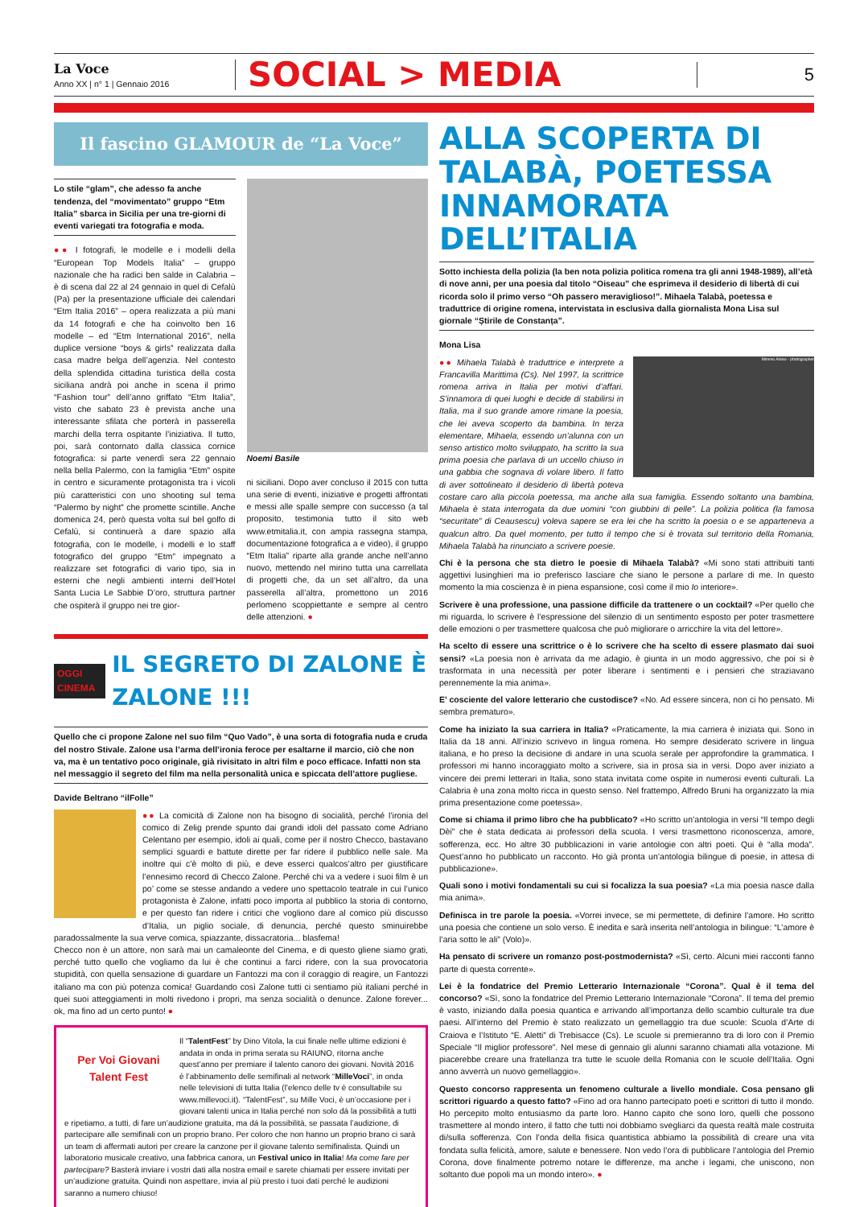La Voce
Anno XX | n° 1 | Gennaio 2016
SOCIAL > MEDIA
5
Il fascino GLAMOUR de “La Voce”
Lo stile “glam”, che adesso fa anche tendenza, del “movimentato” gruppo “Etm Italia” sbarca in Sicilia per una tre-giorni di eventi variegati tra fotografia e moda.
●● I fotografi, le modelle e i modelli della “European Top Models Italia” – gruppo nazionale che ha radici ben salde in Calabria – è di scena dal 22 al 24 gennaio in quel di Cefalù (Pa) per la presentazione ufficiale dei calendari “Etm Italia 2016” – opera realizzata a più mani da 14 fotografi e che ha coinvolto ben 16 modelle – ed “Etm International 2016”, nella duplice versione “boys & girls” realizzata dalla casa madre belga dell’agenzia. Nel contesto della splendida cittadina turistica della costa siciliana andrà poi anche in scena il primo “Fashion tour” dell’anno griffato “Etm Italia”, visto che sabato 23 è prevista anche una interessante sfilata che porterà in passerella marchi della terra ospitante l’iniziativa. Il tutto, poi, sarà contornato dalla classica cornice fotografica: si parte venerdì sera 22 gennaio nella bella Palermo, con la famiglia “Etm” ospite in centro e sicuramente protagonista tra i vicoli più caratteristici con uno shooting sul tema “Palermo by night” che promette scintille. Anche domenica 24, però questa volta sul bel golfo di Cefalù, si continuerà a dare spazio alla fotografia, con le modelle, i modelli e lo staff fotografico del gruppo “Etm” impegnato a realizzare set fotografici di vario tipo, sia in esterni che negli ambienti interni dell’Hotel Santa Lucia Le Sabbie D’oro, struttura partner che ospiterà il gruppo nei tre gior-
Noemi Basile
ni siciliani. Dopo aver concluso il 2015 con tutta una serie di eventi, iniziative e progetti affrontati e messi alle spalle sempre con successo (a tal proposito, testimonia tutto il sito web www.etmitalia.it, con ampia rassegna stampa, documentazione fotografica a e video), il gruppo “Etm Italia” riparte alla grande anche nell’anno nuovo, mettendo nel mirino tutta una carrellata di progetti che, da un set all’altro, da una passerella all’altra, promettono un 2016 perlomeno scoppiettante e sempre al centro delle attenzioni. ●
OGGI CINEMA
IL SEGRETO DI ZALONE È ZALONE !!!
Quello che ci propone Zalone nel suo film “Quo Vado”, è una sorta di fotografia nuda e cruda del nostro Stivale. Zalone usa l’arma dell’ironia feroce per esaltarne il marcio, ciò che non va, ma è un tentativo poco originale, già rivisitato in altri film e poco efficace. Infatti non sta nel messaggio il segreto del film ma nella personalità unica e spiccata dell’attore pugliese.
Davide Beltrano “ilFolle”
●● La comicità di Zalone non ha bisogno di socialità, perché l’ironia del comico di Zelig prende spunto dai grandi idoli del passato come Adriano Celentano per esempio, idoli ai quali, come per il nostro Checco, bastavano semplici sguardi e battute dirette per far ridere il pubblico nelle sale. Ma inoltre qui c’è molto di più, e deve esserci qualcos’altro per giustificare l’ennesimo record di Checco Zalone. Perché chi va a vedere i suoi film è un po’ come se stesse andando a vedere uno spettacolo teatrale in cui l’unico protagonista è Zalone, infatti poco importa al pubblico la storia di contorno, e per questo fan ridere i critici che vogliono dare al comico più discusso d’Italia, un piglio sociale, di denuncia, perché questo sminuirebbe paradossalmente la sua verve comica, spiazzante, dissacratoria... blasfema!
Checco non è un attore, non sarà mai un camaleonte del Cinema, e di questo gliene siamo grati, perché tutto quello che vogliamo da lui è che continui a farci ridere, con la sua provocatoria stupidità, con quella sensazione di guardare un Fantozzi ma con il coraggio di reagire, un Fantozzi italiano ma con più potenza comica! Guardando così Zalone tutti ci sentiamo più italiani perché in quei suoi atteggiamenti in molti rivedono i propri, ma senza socialità o denunce. Zalone forever... ok, ma fino ad un certo punto! ●
Per Voi Giovani
Talent Fest
Il “TalentFest” by Dino Vitola, la cui finale nelle ultime edizioni è andata in onda in prima serata su RAIUNO, ritorna anche quest’anno per premiare il talento canoro dei giovani. Novità 2016 è l’abbinamento delle semifinali al network “MilleVoci”, in onda nelle televisioni di tutta Italia (l’elenco delle tv è consultabile su www.millevoci.it). “TalentFest”, su Mille Voci, è un’occasione per i giovani talenti unica in Italia perché non solo dá la possibilità a tutti e ripetiamo, a tutti, di fare un’audizione gratuita, ma dá la possibilità, se passata l’audizione, di partecipare alle semifinali con un proprio brano. Per coloro che non hanno un proprio brano ci sarà un team di affermati autori per creare la canzone per il giovane talento semifinalista. Quindi un laboratorio musicale creativo, una fabbrica canora, un Festival unico in Italia! Ma come fare per partecipare? Basterà inviare i vostri dati alla nostra email e sarete chiamati per essere invitati per un’audizione gratuita. Quindi non aspettare, invia al più presto i tuoi dati perché le audizioni saranno a numero chiuso!
ALLA SCOPERTA DI TALABÀ, POETESSA INNAMORATA DELL’ITALIA
Sotto inchiesta della polizia (la ben nota polizia politica romena tra gli anni 1948-1989), all’età di nove anni, per una poesia dal titolo “Oiseau” che esprimeva il desiderio di libertà di cui ricorda solo il primo verso “Oh passero meraviglioso!”. Mihaela Talabà, poetessa e traduttrice di origine romena, intervistata in esclusiva dalla giornalista Mona Lisa sul giornale “Știrile de Constanța”.
Mona Lisa
Mimmo Aloise - photographer
●● Mihaela Talabà è traduttrice e interprete a Francavilla Marittima (Cs). Nel 1997, la scrittrice romena arriva in Italia per motivi d’affari. S’innamora di quei luoghi e decide di stabilirsi in Italia, ma il suo grande amore rimane la poesia, che lei aveva scoperto da bambina. In terza elementare, Mihaela, essendo un’alunna con un senso artistico molto sviluppato, ha scritto la sua prima poesia che parlava di un uccello chiuso in una gabbia che sognava di volare libero. Il fatto di aver sottolineato il desiderio di libertà poteva costare caro alla piccola poetessa, ma anche alla sua famiglia. Essendo soltanto una bambina, Mihaela è stata interrogata da due uomini “con giubbini di pelle”. La polizia politica (la famosa “securitate” di Ceausescu) voleva sapere se era lei che ha scritto la poesia o e se apparteneva a qualcun altro. Da quel momento, per tutto il tempo che si è trovata sul territorio della Romania, Mihaela Talabà ha rinunciato a scrivere poesie.
Chi è la persona che sta dietro le poesie di Mihaela Talabà? «Mi sono stati attribuiti tanti aggettivi lusinghieri ma io preferisco lasciare che siano le persone a parlare di me. In questo momento la mia coscienza è in piena espansione, così come il mio Io interiore».
Scrivere è una professione, una passione difficile da trattenere o un cocktail? «Per quello che mi riguarda, lo scrivere è l’espressione del silenzio di un sentimento esposto per poter trasmettere delle emozioni o per trasmettere qualcosa che può migliorare o arricchire la vita del lettore».
Ha scelto di essere una scrittrice o è lo scrivere che ha scelto di essere plasmato dai suoi sensi? «La poesia non è arrivata da me adagio, è giunta in un modo aggressivo, che poi si è trasformata in una necessità per poter liberare i sentimenti e i pensieri che straziavano perennemente la mia anima».
E’ cosciente del valore letterario che custodisce? «No. Ad essere sincera, non ci ho pensato. Mi sembra prematuro».
Come ha iniziato la sua carriera in Italia? «Praticamente, la mia carriera è iniziata qui. Sono in Italia da 18 anni. All’inizio scrivevo in lingua romena. Ho sempre desiderato scrivere in lingua italiana, e ho preso la decisione di andare in una scuola serale per approfondire la grammatica. I professori mi hanno incoraggiato molto a scrivere, sia in prosa sia in versi. Dopo aver iniziato a vincere dei premi letterari in Italia, sono stata invitata come ospite in numerosi eventi culturali. La Calabria è una zona molto ricca in questo senso. Nel frattempo, Alfredo Bruni ha organizzato la mia prima presentazione come poetessa».
Come si chiama il primo libro che ha pubblicato? «Ho scritto un’antologia in versi “Il tempo degli Dèi” che è stata dedicata ai professori della scuola. I versi trasmettono riconoscenza, amore, sofferenza, ecc. Ho altre 30 pubblicazioni in varie antologie con altri poeti. Qui è “alla moda”. Quest’anno ho pubblicato un racconto. Ho già pronta un’antologia bilingue di poesie, in attesa di pubblicazione».
Quali sono i motivi fondamentali su cui si focalizza la sua poesia? «La mia poesia nasce dalla mia anima».
Definisca in tre parole la poesia. «Vorrei invece, se mi permettete, di definire l’amore. Ho scritto una poesia che contiene un solo verso. È inedita e sarà inserita nell’antologia in bilingue: “L’amore è l’aria sotto le ali” (Volo)».
Ha pensato di scrivere un romanzo post-postmodernista? «Sì, certo. Alcuni miei racconti fanno parte di questa corrente».
Lei è la fondatrice del Premio Letterario Internazionale “Corona”. Qual è il tema del concorso? «Sì, sono la fondatrice del Premio Letterario Internazionale “Corona”. Il tema del premio è vasto, iniziando dalla poesia quantica e arrivando all’importanza dello scambio culturale tra due paesi. All’interno del Premio è stato realizzato un gemellaggio tra due scuole: Scuola d’Arte di Craiova e l’Istituto “E. Aletti” di Trebisacce (Cs). Le scuole si premieranno tra di loro con il Premio Speciale “Il miglior professore”. Nel mese di gennaio gli alunni saranno chiamati alla votazione. Mi piacerebbe creare una fratellanza tra tutte le scuole della Romania con le scuole dell’Italia. Ogni anno avverrà un nuovo gemellaggio».
Questo concorso rappresenta un fenomeno culturale a livello mondiale. Cosa pensano gli scrittori riguardo a questo fatto? «Fino ad ora hanno partecipato poeti e scrittori di tutto il mondo. Ho percepito molto entusiasmo da parte loro. Hanno capito che sono loro, quelli che possono trasmettere al mondo intero, il fatto che tutti noi dobbiamo svegliarci da questa realtà male costruita di/sulla sofferenza. Con l’onda della fisica quantistica abbiamo la possibilità di creare una vita fondata sulla felicità, amore, salute e benessere. Non vedo l’ora di pubblicare l’antologia del Premio Corona, dove finalmente potremo notare le differenze, ma anche i legami, che uniscono, non soltanto due popoli ma un mondo intero». ●